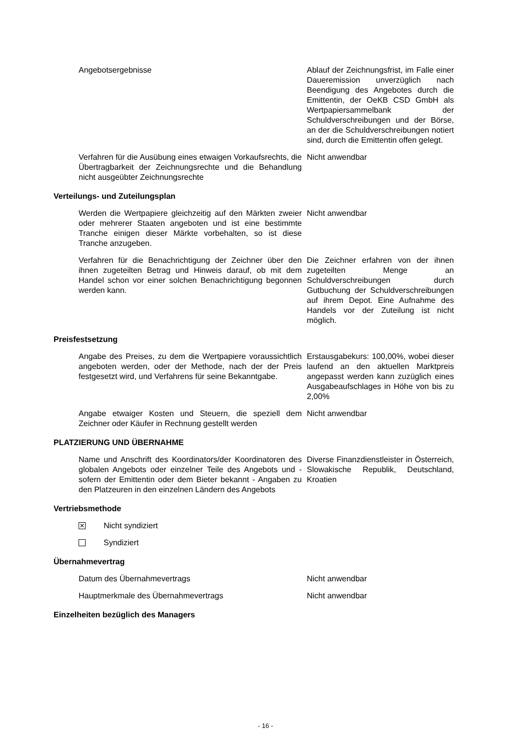Angebotsergebnisse Ablauf der Zeichnungsfrist, im Falle einer Daueremission unverzüglich nach Beendigung des Angebotes durch die Emittentin, der OeKB CSD GmbH als Wertpapiersammelbank der Schuldverschreibungen und der Börse, an der die Schuldverschreibungen notiert sind, durch die Emittentin offen gelegt.
Verfahren für die Ausübung eines etwaigen Vorkaufsrechts, die Übertragbarkeit der Zeichnungsrechte und die Behandlung nicht ausgeübter Zeichnungsrechte
Nicht anwendbar
Verteilungs- und Zuteilungsplan
Werden die Wertpapiere gleichzeitig auf den Märkten zweier oder mehrerer Staaten angeboten und ist eine bestimmte Tranche einigen dieser Märkte vorbehalten, so ist diese Tranche anzugeben.
Nicht anwendbar
Verfahren für die Benachrichtigung der Zeichner über den ihnen zugeteilten Betrag und Hinweis darauf, ob mit dem Handel schon vor einer solchen Benachrichtigung begonnen werden kann.
Die Zeichner erfahren von der ihnen zugeteilten Menge an Schuldverschreibungen durch Gutbuchung der Schuldverschreibungen auf ihrem Depot. Eine Aufnahme des Handels vor der Zuteilung ist nicht möglich.
Preisfestsetzung
Angabe des Preises, zu dem die Wertpapiere voraussichtlich angeboten werden, oder der Methode, nach der der Preis festgesetzt wird, und Verfahrens für seine Bekanntgabe.
Erstausgabekurs: 100,00%, wobei dieser laufend an den aktuellen Marktpreis angepasst werden kann zuzüglich eines Ausgabeaufschlages in Höhe von bis zu 2,00%
Angabe etwaiger Kosten und Steuern, die speziell dem Zeichner oder Käufer in Rechnung gestellt werden
Nicht anwendbar
PLATZIERUNG UND ÜBERNAHME
Name und Anschrift des Koordinators/der Koordinatoren des globalen Angebots oder einzelner Teile des Angebots und - sofern der Emittentin oder dem Bieter bekannt - Angaben zu den Platzeuren in den einzelnen Ländern des Angebots
Diverse Finanzdienstleister in Österreich, Slowakische Republik, Deutschland, Kroatien
Vertriebsmethode
✕
Nicht syndiziert
Syndiziert
Übernahmevertrag
Datum des Übernahmevertrags Nicht anwendbar
Hauptmerkmale des Übernahmevertrags Nicht anwendbar
Einzelheiten bezüglich des Managers
- 16 -